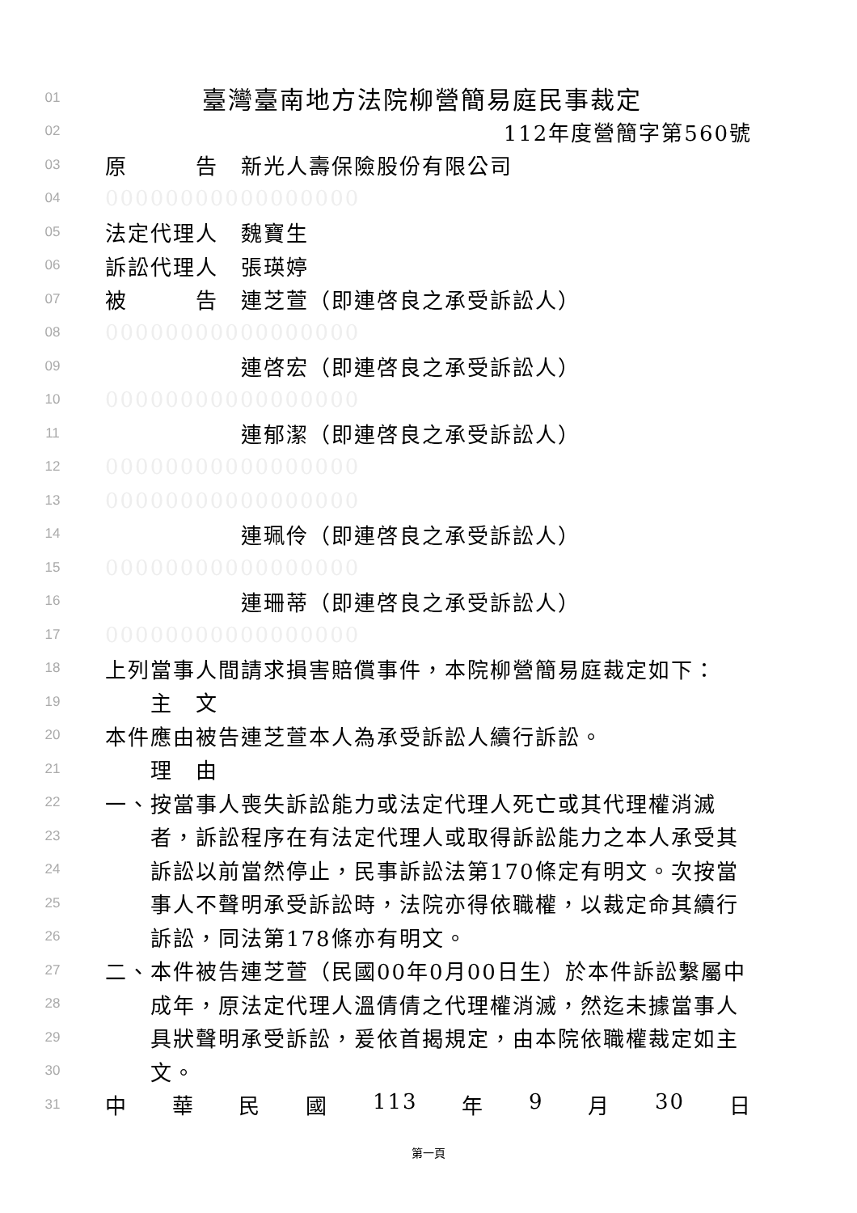01 臺灣臺南地方法院柳營簡易庭民事裁定
02 112年度營簡字第560號
03 原　　　告　新光人壽保險股份有限公司
04 00000000000000000
05 法定代理人　魏寶生
06 訴訟代理人　張瑛婷
07 被　　　告　連芝萱（即連啓良之承受訴訟人）
08 00000000000000000
09　　　　　　連啓宏（即連啓良之承受訴訟人）
10 00000000000000000
11　　　　　　連郁潔（即連啓良之承受訴訟人）
12 00000000000000000
13 00000000000000000
14　　　　　　連珮伶（即連啓良之承受訴訟人）
15 00000000000000000
16　　　　　　連珊蒂（即連啓良之承受訴訟人）
17 00000000000000000
18 上列當事人間請求損害賠償事件，本院柳營簡易庭裁定如下：
19　　主　文
20 本件應由被告連芝萱本人為承受訴訟人續行訴訟。
21　　理　由
22 一、按當事人喪失訴訟能力或法定代理人死亡或其代理權消滅
23　　者，訴訟程序在有法定代理人或取得訴訟能力之本人承受其
24　　訴訟以前當然停止，民事訴訟法第170條定有明文。次按當
25　　事人不聲明承受訴訟時，法院亦得依職權，以裁定命其續行
26　　訴訟，同法第178條亦有明文。
27 二、本件被告連芝萱（民國00年0月00日生）於本件訴訟繫屬中
28　　成年，原法定代理人溫倩倩之代理權消滅，然迄未據當事人
29　　具狀聲明承受訴訟，爰依首揭規定，由本院依職權裁定如主
30　　文。
31 中 華 民 國 113 年 9 月 30 日
第一頁